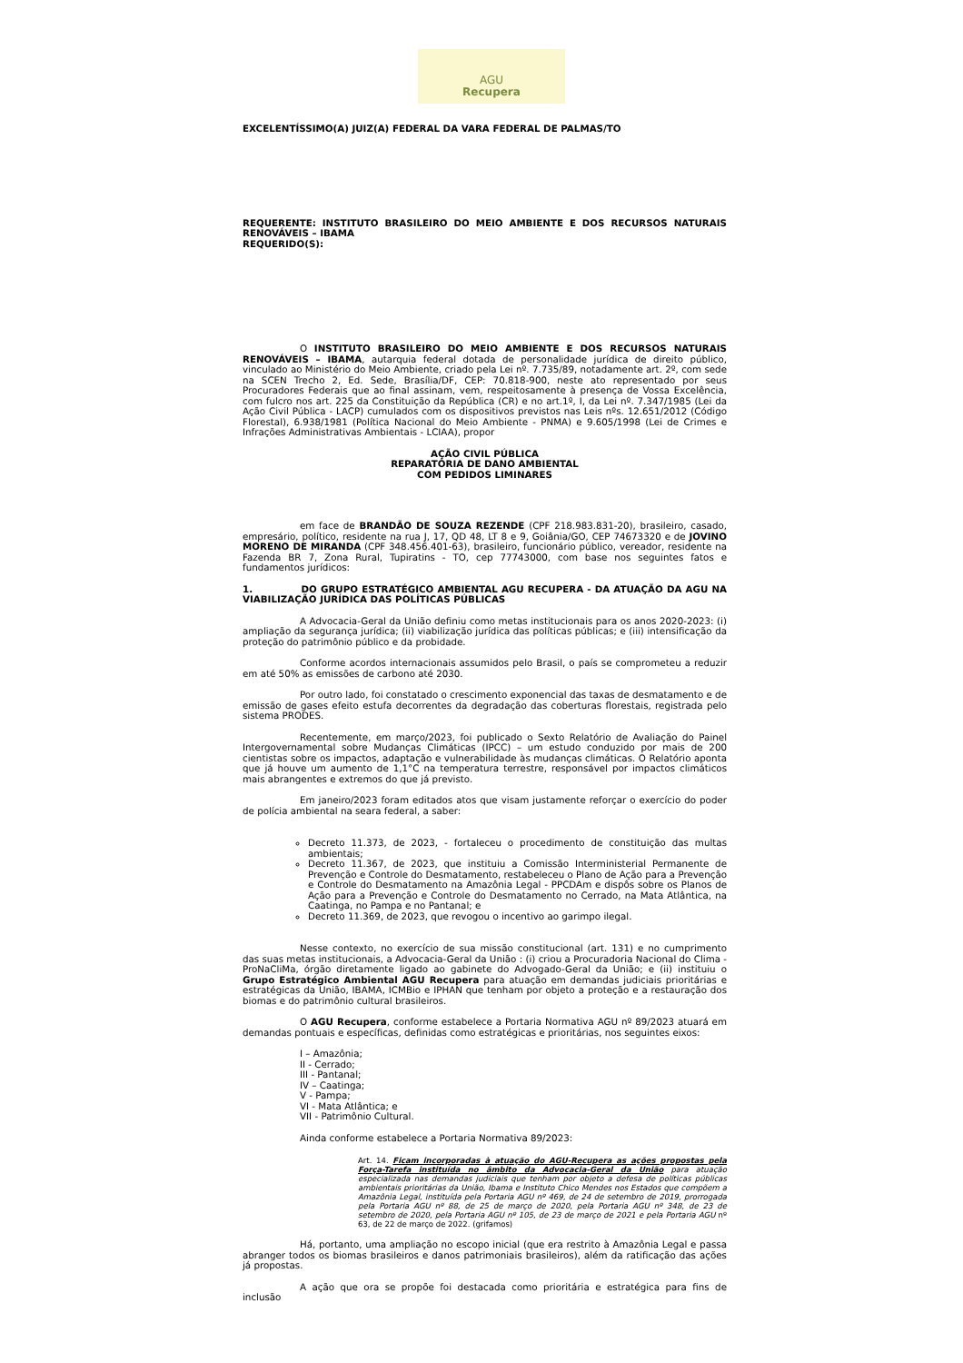AGU
Recupera
EXCELENTÍSSIMO(A) JUIZ(A) FEDERAL DA VARA FEDERAL DE PALMAS/TO
REQUERENTE: INSTITUTO BRASILEIRO DO MEIO AMBIENTE E DOS RECURSOS NATURAIS RENOVÁVEIS – IBAMA
REQUERIDO(S):
O INSTITUTO BRASILEIRO DO MEIO AMBIENTE E DOS RECURSOS NATURAIS RENOVÁVEIS – IBAMA, autarquia federal dotada de personalidade jurídica de direito público, vinculado ao Ministério do Meio Ambiente, criado pela Lei nº. 7.735/89, notadamente art. 2º, com sede na SCEN Trecho 2, Ed. Sede, Brasília/DF, CEP: 70.818-900, neste ato representado por seus Procuradores Federais que ao final assinam, vem, respeitosamente à presença de Vossa Excelência, com fulcro nos art. 225 da Constituição da República (CR) e no art.1º, I, da Lei nº. 7.347/1985 (Lei da Ação Civil Pública - LACP) cumulados com os dispositivos previstos nas Leis nºs. 12.651/2012 (Código Florestal), 6.938/1981 (Política Nacional do Meio Ambiente - PNMA) e 9.605/1998 (Lei de Crimes e Infrações Administrativas Ambientais - LCIAA), propor
AÇÃO CIVIL PÚBLICA
REPARATÓRIA DE DANO AMBIENTAL
COM PEDIDOS LIMINARES
em face de BRANDÃO DE SOUZA REZENDE (CPF 218.983.831-20), brasileiro, casado, empresário, político, residente na rua J, 17, QD 48, LT 8 e 9, Goiânia/GO, CEP 74673320 e de JOVINO MORENO DE MIRANDA (CPF 348.456.401-63), brasileiro, funcionário público, vereador, residente na Fazenda BR 7, Zona Rural, Tupiratins - TO, cep 77743000, com base nos seguintes fatos e fundamentos jurídicos:
1. DO GRUPO ESTRATÉGICO AMBIENTAL AGU RECUPERA - DA ATUAÇÃO DA AGU NA VIABILIZAÇÃO JURÍDICA DAS POLÍTICAS PÚBLICAS
A Advocacia-Geral da União definiu como metas institucionais para os anos 2020-2023: (i) ampliação da segurança jurídica; (ii) viabilização jurídica das políticas públicas; e (iii) intensificação da proteção do patrimônio público e da probidade.
Conforme acordos internacionais assumidos pelo Brasil, o país se comprometeu a reduzir em até 50% as emissões de carbono até 2030.
Por outro lado, foi constatado o crescimento exponencial das taxas de desmatamento e de emissão de gases efeito estufa decorrentes da degradação das coberturas florestais, registrada pelo sistema PRODES.
Recentemente, em março/2023, foi publicado o Sexto Relatório de Avaliação do Painel Intergovernamental sobre Mudanças Climáticas (IPCC) – um estudo conduzido por mais de 200 cientistas sobre os impactos, adaptação e vulnerabilidade às mudanças climáticas. O Relatório aponta que já houve um aumento de 1,1°C na temperatura terrestre, responsável por impactos climáticos mais abrangentes e extremos do que já previsto.
Em janeiro/2023 foram editados atos que visam justamente reforçar o exercício do poder de polícia ambiental na seara federal, a saber:
Decreto 11.373, de 2023, - fortaleceu o procedimento de constituição das multas ambientais;
Decreto 11.367, de 2023, que instituiu a Comissão Interministerial Permanente de Prevenção e Controle do Desmatamento, restabeleceu o Plano de Ação para a Prevenção e Controle do Desmatamento na Amazônia Legal - PPCDAm e dispôs sobre os Planos de Ação para a Prevenção e Controle do Desmatamento no Cerrado, na Mata Atlântica, na Caatinga, no Pampa e no Pantanal; e
Decreto 11.369, de 2023, que revogou o incentivo ao garimpo ilegal.
Nesse contexto, no exercício de sua missão constitucional (art. 131) e no cumprimento das suas metas institucionais, a Advocacia-Geral da União : (i) criou a Procuradoria Nacional do Clima - ProNaCliMa, órgão diretamente ligado ao gabinete do Advogado-Geral da União; e (ii) instituiu o Grupo Estratégico Ambiental AGU Recupera para atuação em demandas judiciais prioritárias e estratégicas da União, IBAMA, ICMBio e IPHAN que tenham por objeto a proteção e a restauração dos biomas e do patrimônio cultural brasileiros.
O AGU Recupera, conforme estabelece a Portaria Normativa AGU nº 89/2023 atuará em demandas pontuais e específicas, definidas como estratégicas e prioritárias, nos seguintes eixos:
I – Amazônia;
II - Cerrado;
III - Pantanal;
IV – Caatinga;
V - Pampa;
VI - Mata Atlântica; e
VII - Patrimônio Cultural.
Ainda conforme estabelece a Portaria Normativa 89/2023:
Art. 14. Ficam incorporadas à atuação do AGU-Recupera as ações propostas pela Força-Tarefa instituída no âmbito da Advocacia-Geral da União para atuação especializada nas demandas judiciais que tenham por objeto a defesa de políticas públicas ambientais prioritárias da União, Ibama e Instituto Chico Mendes nos Estados que compõem a Amazônia Legal, instituída pela Portaria AGU nº 469, de 24 de setembro de 2019, prorrogada pela Portaria AGU nº 88, de 25 de março de 2020, pela Portaria AGU nº 348, de 23 de setembro de 2020, pela Portaria AGU nº 105, de 23 de março de 2021 e pela Portaria AGU nº 63, de 22 de março de 2022. (grifamos)
Há, portanto, uma ampliação no escopo inicial (que era restrito à Amazônia Legal e passa abranger todos os biomas brasileiros e danos patrimoniais brasileiros), além da ratificação das ações já propostas.
A ação que ora se propõe foi destacada como prioritária e estratégica para fins de inclusão